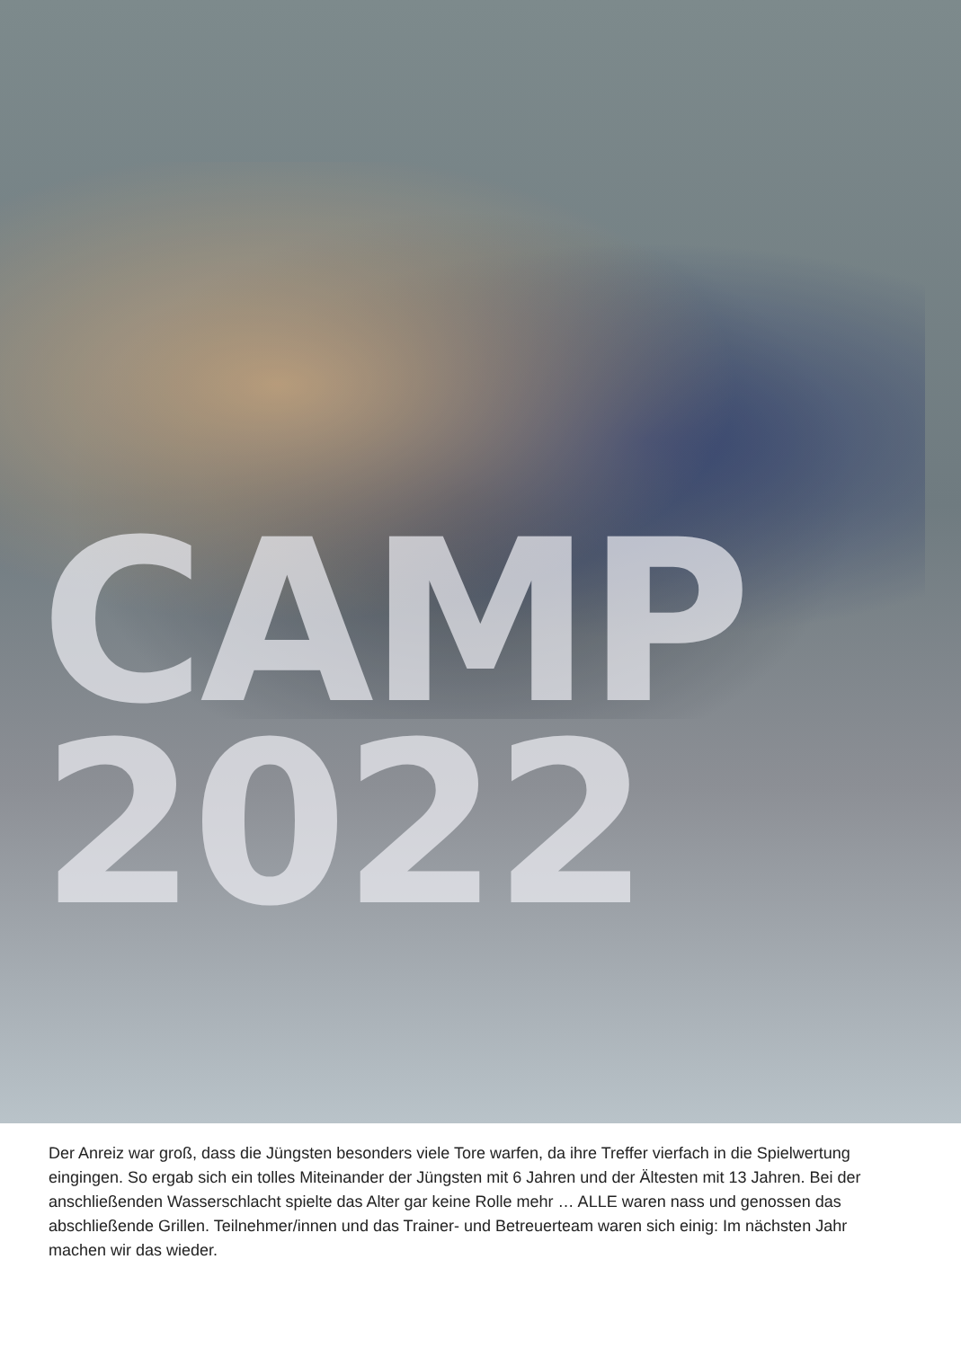CAMP
2022
Der Anreiz war groß, dass die Jüngsten besonders viele Tore warfen, da ihre Treffer vierfach in die Spielwertung eingingen. So ergab sich ein tolles Miteinander der Jüngsten mit 6 Jahren und der Ältesten mit 13 Jahren. Bei der anschließenden Wasserschlacht spielte das Alter gar keine Rolle mehr … ALLE waren nass und genossen das abschließende Grillen. Teilnehmer/innen und das Trainer- und Betreuerteam waren sich einig: Im nächsten Jahr machen wir das wieder.